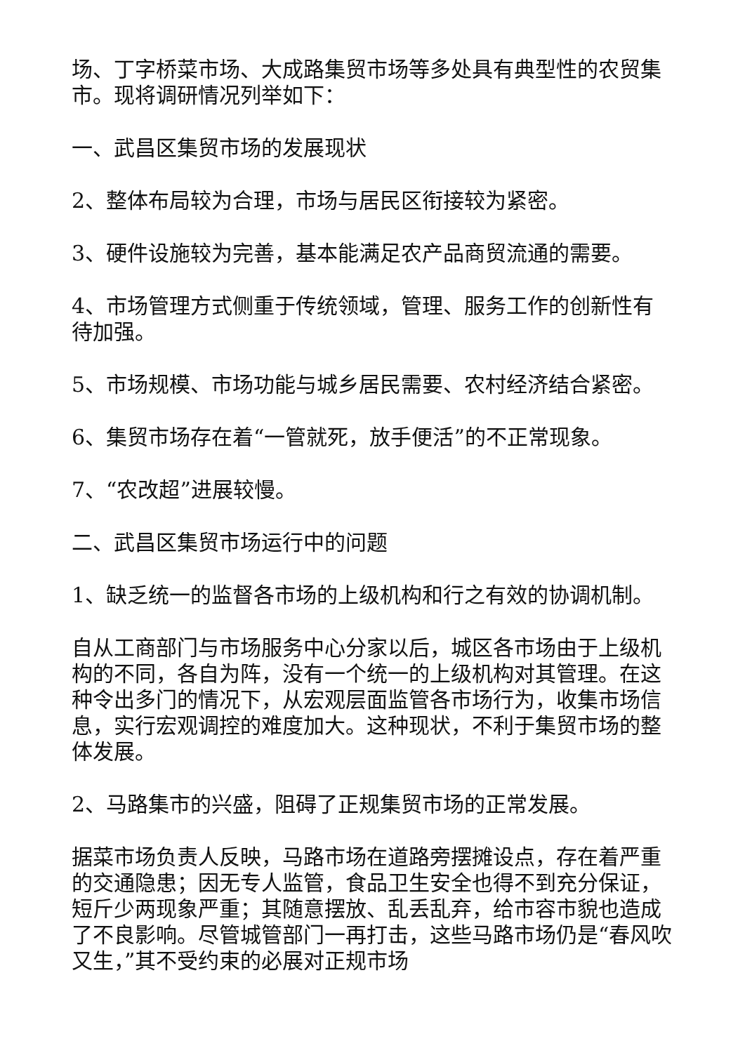场、丁字桥菜市场、大成路集贸市场等多处具有典型性的农贸集市。现将调研情况列举如下：
一、武昌区集贸市场的发展现状
2、整体布局较为合理，市场与居民区衔接较为紧密。
3、硬件设施较为完善，基本能满足农产品商贸流通的需要。
4、市场管理方式侧重于传统领域，管理、服务工作的创新性有待加强。
5、市场规模、市场功能与城乡居民需要、农村经济结合紧密。
6、集贸市场存在着“一管就死，放手便活”的不正常现象。
7、“农改超”进展较慢。
二、武昌区集贸市场运行中的问题
1、缺乏统一的监督各市场的上级机构和行之有效的协调机制。
自从工商部门与市场服务中心分家以后，城区各市场由于上级机构的不同，各自为阵，没有一个统一的上级机构对其管理。在这种令出多门的情况下，从宏观层面监管各市场行为，收集市场信息，实行宏观调控的难度加大。这种现状，不利于集贸市场的整体发展。
2、马路集市的兴盛，阻碍了正规集贸市场的正常发展。
据菜市场负责人反映，马路市场在道路旁摆摊设点，存在着严重的交通隐患；因无专人监管，食品卫生安全也得不到充分保证，短斤少两现象严重；其随意摆放、乱丢乱弃，给市容市貌也造成了不良影响。尽管城管部门一再打击，这些马路市场仍是“春风吹又生，”其不受约束的必展对正规市场